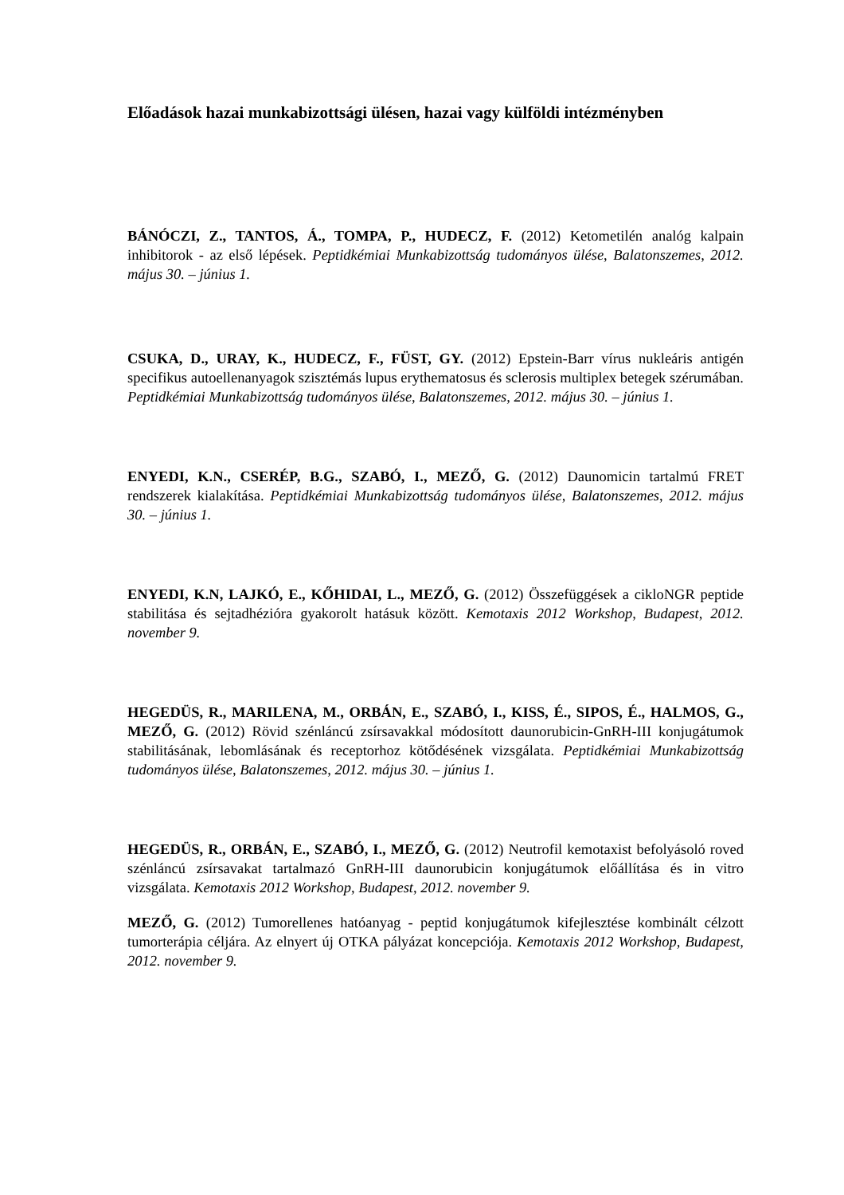Előadások hazai munkabizottsági ülésen, hazai vagy külföldi intézményben
BÁNÓCZI, Z., TANTOS, Á., TOMPA, P., HUDECZ, F. (2012) Ketometilén analóg kalpain inhibitorok - az első lépések. Peptidkémiai Munkabizottság tudományos ülése, Balatonszemes, 2012. május 30. – június 1.
CSUKA, D., URAY, K., HUDECZ, F., FÜST, GY. (2012) Epstein-Barr vírus nukleáris antigén specifikus autoellenanyagok szisztémás lupus erythematosus és sclerosis multiplex betegek szérumában. Peptidkémiai Munkabizottság tudományos ülése, Balatonszemes, 2012. május 30. – június 1.
ENYEDI, K.N., CSERÉP, B.G., SZABÓ, I., MEZŐ, G. (2012) Daunomicin tartalmú FRET rendszerek kialakítása. Peptidkémiai Munkabizottság tudományos ülése, Balatonszemes, 2012. május 30. – június 1.
ENYEDI, K.N, LAJKÓ, E., KŐHIDAI, L., MEZŐ, G. (2012) Összefüggések a cikloNGR peptide stabilitása és sejtadhézióra gyakorolt hatásuk között. Kemotaxis 2012 Workshop, Budapest, 2012. november 9.
HEGEDÜS, R., MARILENA, M., ORBÁN, E., SZABÓ, I., KISS, É., SIPOS, É., HALMOS, G., MEZŐ, G. (2012) Rövid szénláncú zsírsavakkal módosított daunorubicin-GnRH-III konjugátumok stabilitásának, lebomlásának és receptorhoz kötődésének vizsgálata. Peptidkémiai Munkabizottság tudományos ülése, Balatonszemes, 2012. május 30. – június 1.
HEGEDÜS, R., ORBÁN, E., SZABÓ, I., MEZŐ, G. (2012) Neutrofil kemotaxist befolyásoló roved szénláncú zsírsavakat tartalmazó GnRH-III daunorubicin konjugátumok előállítása és in vitro vizsgálata. Kemotaxis 2012 Workshop, Budapest, 2012. november 9.
MEZŐ, G. (2012) Tumorellenes hatóanyag - peptid konjugátumok kifejlesztése kombinált célzott tumorterápia céljára. Az elnyert új OTKA pályázat koncepciója. Kemotaxis 2012 Workshop, Budapest, 2012. november 9.